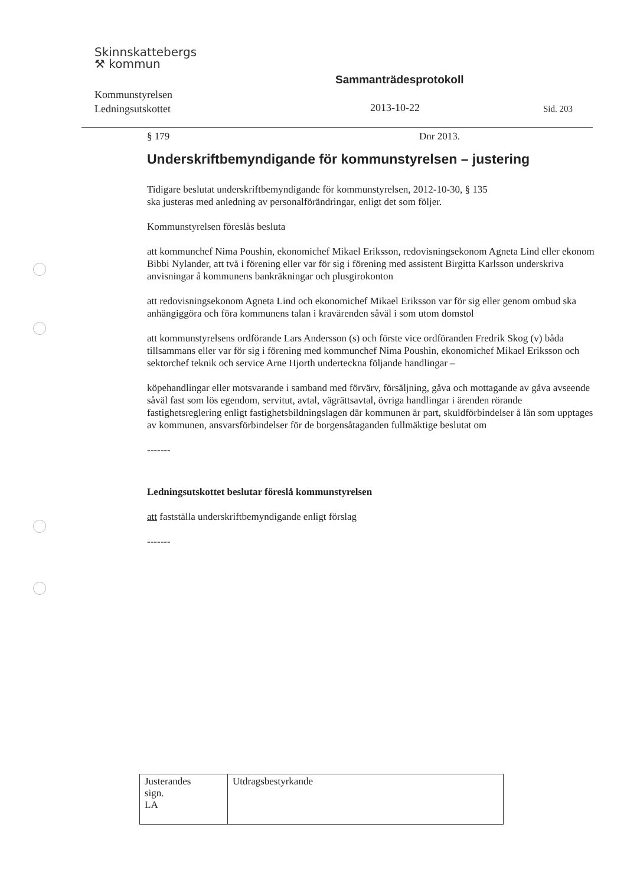Skinnskattebergs
⚒ kommun
Sammanträdesprotokoll
Kommunstyrelsen
Ledningsutskottet
2013-10-22 Sid. 203
§ 179 Dnr 2013.
Underskriftbemyndigande för kommunstyrelsen – justering
Tidigare beslutat underskriftbemyndigande för kommunstyrelsen, 2012-10-30, § 135
ska justeras med anledning av personalförändringar, enligt det som följer.
Kommunstyrelsen föreslås besluta
att kommunchef Nima Poushin, ekonomichef Mikael Eriksson, redovisningsekonom Agneta Lind eller ekonom Bibbi Nylander, att två i förening eller var för sig i förening med assistent Birgitta Karlsson underskriva anvisningar å kommunens bankräkningar och plusgirokonton
att redovisningsekonom Agneta Lind och ekonomichef Mikael Eriksson var för sig eller genom ombud ska anhängiggöra och föra kommunens talan i kravärenden såväl i som utom domstol
att kommunstyrelsens ordförande Lars Andersson (s) och förste vice ordföranden Fredrik Skog (v) båda tillsammans eller var för sig i förening med kommunchef Nima Poushin, ekonomichef Mikael Eriksson och sektorchef teknik och service Arne Hjorth underteckna följande handlingar –
köpehandlingar eller motsvarande i samband med förvärv, försäljning, gåva och mottagande av gåva avseende såväl fast som lös egendom, servitut, avtal, vägrättsavtal, övriga handlingar i ärenden rörande fastighetsreglering enligt fastighetsbildningslagen där kommunen är part, skuldförbindelser å lån som upptages av kommunen, ansvarsförbindelser för de borgensåtaganden fullmäktige beslutat om
-------
Ledningsutskottet beslutar föreslå kommunstyrelsen
att fastställa underskriftbemyndigande enligt förslag
-------
| Justerandes sign. LA | Utdragsbestyrkande |